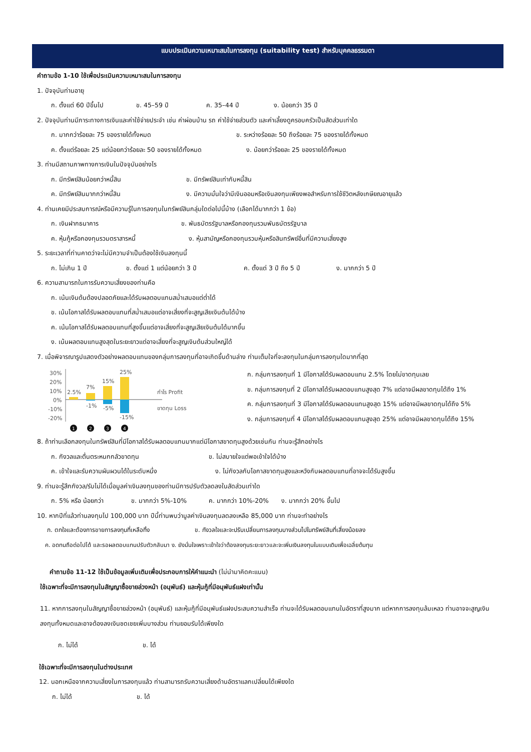แบบประเมินความเหมาะสมในการลงทุน (suitability test) สำหรับบุคคลธรรมดา
คำถามข้อ 1-10 ใช้เพื่อประเมินความเหมาะสมในการลงทุน
1. ปัจจุบันท่านอายุ
ก. ตั้งแต่ 60 ปีขึ้นไป ข. 45–59 ปี ค. 35–44 ปี ง. น้อยกว่า 35 ปี
2. ปัจจุบันท่านมีภาระทางการเงินและค่าใช้จ่ายประจำ เช่น ค่าผ่อนบ้าน รถ ค่าใช้จ่ายส่วนตัว และค่าเลี้ยงดูครอบครัวเป็นสัดส่วนเท่าใด
ก. มากกว่าร้อยละ 75 ของรายได้ทั้งหมด ข. ระหว่างร้อยละ 50 ถึงร้อยละ 75 ของรายได้ทั้งหมด
ค. ตั้งแต่ร้อยละ 25 แต่น้อยกว่าร้อยละ 50 ของรายได้ทั้งหมด ง. น้อยกว่าร้อยละ 25 ของรายได้ทั้งหมด
3. ท่านมีสถานภาพทางการเงินในปัจจุบันอย่างไร
ก. มีทรัพย์สินน้อยกว่าหนี้สิน ข. มีทรัพย์สินเท่ากับหนี้สิน
ค. มีทรัพย์สินมากกว่าหนี้สิน ง. มีความมั่นใจว่ามีเงินออมหรือเงินลงทุนเพียงพอสำหรับการใช้ชีวิตหลังเกษียณอายุแล้ว
4. ท่านเคยมีประสบการณ์หรือมีความรู้ในการลงทุนในทรัพย์สินกลุ่มใดต่อไปนี้บ้าง (เลือกได้มากกว่า 1 ข้อ)
ก. เงินฝากธนาคาร ข. พันธบัตรรัฐบาลหรือกองทุนรวมพันธบัตรรัฐบาล
ค. หุ้นกู้หรือกองทุนรวมตราสารหนี้ ง. หุ้นสามัญหรือกองทุนรวมหุ้นหรือสินทรัพย์อื่นที่มีความเสี่ยงสูง
5. ระยะเวลาที่ท่านคาดว่าจะไม่มีความจำเป็นต้องใช้เงินลงทุนนี้
ก. ไม่เกิน 1 ปี ข. ตั้งแต่ 1 แต่น้อยกว่า 3 ปี ค. ตั้งแต่ 3 ปี ถึง 5 ปี ง. มากกว่า 5 ปี
6. ความสามารถในการรับความเสี่ยงของท่านคือ
ก. เน้นเงินต้นต้องปลอดภัยและได้รับผลตอบแทนสม่ำเสมอแต่ต่ำได้
ข. เน้นโอกาสได้รับผลตอบแทนที่สม่ำเสมอแต่อาจเสี่ยงที่จะสูญเสียเงินต้นได้บ้าง
ค. เน้นโอกาสได้รับผลตอบแทนที่สูงขึ้นแต่อาจเสี่ยงที่จะสูญเสียเงินต้นได้มากขึ้น
ง. เน้นผลตอบแทนสูงสุดในระยะยาวแต่อาจเสี่ยงที่จะสูญเงินต้นส่วนใหญ่ได้
7. เมื่อพิจารณารูปแสดงตัวอย่างผลตอบแทนของกลุ่มการลงทุนที่อาจเกิดขึ้นด้านล่าง ท่านเต็มใจที่จะลงทุนในกลุ่มการลงทุนใดมากที่สุด
30%
20%
10%
0%
-10%
-20%
2.5%
7%
-1%
15%
-5%
25%
-15%
กำไร Profit
ขาดทุน Loss
1
2
3
4
ก. กลุ่มการลงทุนที่ 1 มีโอกาสได้รับผลตอบแทน 2.5% โดยไม่ขาดทุนเลย
ข. กลุ่มการลงทุนที่ 2 มีโอกาสได้รับผลตอบแทนสูงสุด 7% แต่อาจมีผลขาดทุนได้ถึง 1%
ค. กลุ่มการลงทุนที่ 3 มีโอกาสได้รับผลตอบแทนสูงสุด 15% แต่อาจมีผลขาดทุนได้ถึง 5%
ง. กลุ่มการลงทุนที่ 4 มีโอกาสได้รับผลตอบแทนสูงสุด 25% แต่อาจมีผลขาดทุนได้ถึง 15%
8. ถ้าท่านเลือกลงทุนในทรัพย์สินที่มีโอกาสได้รับผลตอบแทนมากแต่มีโอกาสขาดทุนสูงด้วยเช่นกัน ท่านจะรู้สึกอย่างไร
ก. กังวลและตื่นตระหนกกลัวขาดทุน ข. ไม่สบายใจแต่พอเข้าใจได้บ้าง
ค. เข้าใจและรับความผันผวนได้ในระดับหนึ่ง ง. ไม่กังวลกับโอกาสขาดทุนสูงและหวังกับผลตอบแทนที่อาจจะได้รับสูงขึ้น
9. ท่านจะรู้สึกกังวล/รับไม่ได้เมื่อมูลค่าเงินลงทุนของท่านมีการปรับตัวลดลงในสัดส่วนเท่าใด
ก. 5% หรือ น้อยกว่า ข. มากกว่า 5%-10% ค. มากกว่า 10%-20% ง. มากกว่า 20% ขึ้นไป
10. หากปีที่แล้วท่านลงทุนไป 100,000 บาท ปีนี้ท่านพบว่ามูลค่าเงินลงทุนลดลงเหลือ 85,000 บาท ท่านจะทำอย่างไร
ก. ตกใจและต้องการขายการลงทุนที่เหลือทิ้ง ข. กังวลใจและจะปรับเปลี่ยนการลงทุนบางส่วนไปในทรัพย์สินที่เสี่ยงน้อยลง
ค. อดทนถือต่อไปได้ และรอผลตอบแทนปรับตัวกลับมา ง. ยังมั่นใจเพราะเข้าใจว่าต้องลงทุนระยะยาวและจะเพิ่มเงินลงทุนในแบบเดิมเพื่อเฉลี่ยต้นทุน
คำถามข้อ 11-12 ใช้เป็นข้อมูลเพิ่มเติมเพื่อประกอบการให้คำแนะนำ (ไม่นำมาคิดคะแนน)
ใช้เฉพาะที่จะมีการลงทุนในสัญญาซื้อขายล่วงหน้า (อนุพันธ์) และหุ้นกู้ที่มีอนุพันธ์แฝงเท่านั้น
11. หากการลงทุนในสัญญาซื้อขายล่วงหน้า (อนุพันธ์) และหุ้นกู้ที่มีอนุพันธ์แฝงประสบความสำเร็จ ท่านจะได้รับผลตอบแทนในอัตราที่สูงมาก แต่หากการลงทุนล้มเหลว ท่านอาจจะสูญเงินลงทุนทั้งหมดและอาจต้องลงเงินชดเชยเพิ่มบางส่วน ท่านยอมรับได้เพียงใด
ก. ไม่ได้ ข. ได้
ใช้เฉพาะที่จะมีการลงทุนในต่างประเทศ
12. นอกเหนือจากความเสี่ยงในการลงทุนแล้ว ท่านสามารถรับความเสี่ยงด้านอัตราแลกเปลี่ยนได้เพียงใด
ก. ไม่ได้ ข. ได้